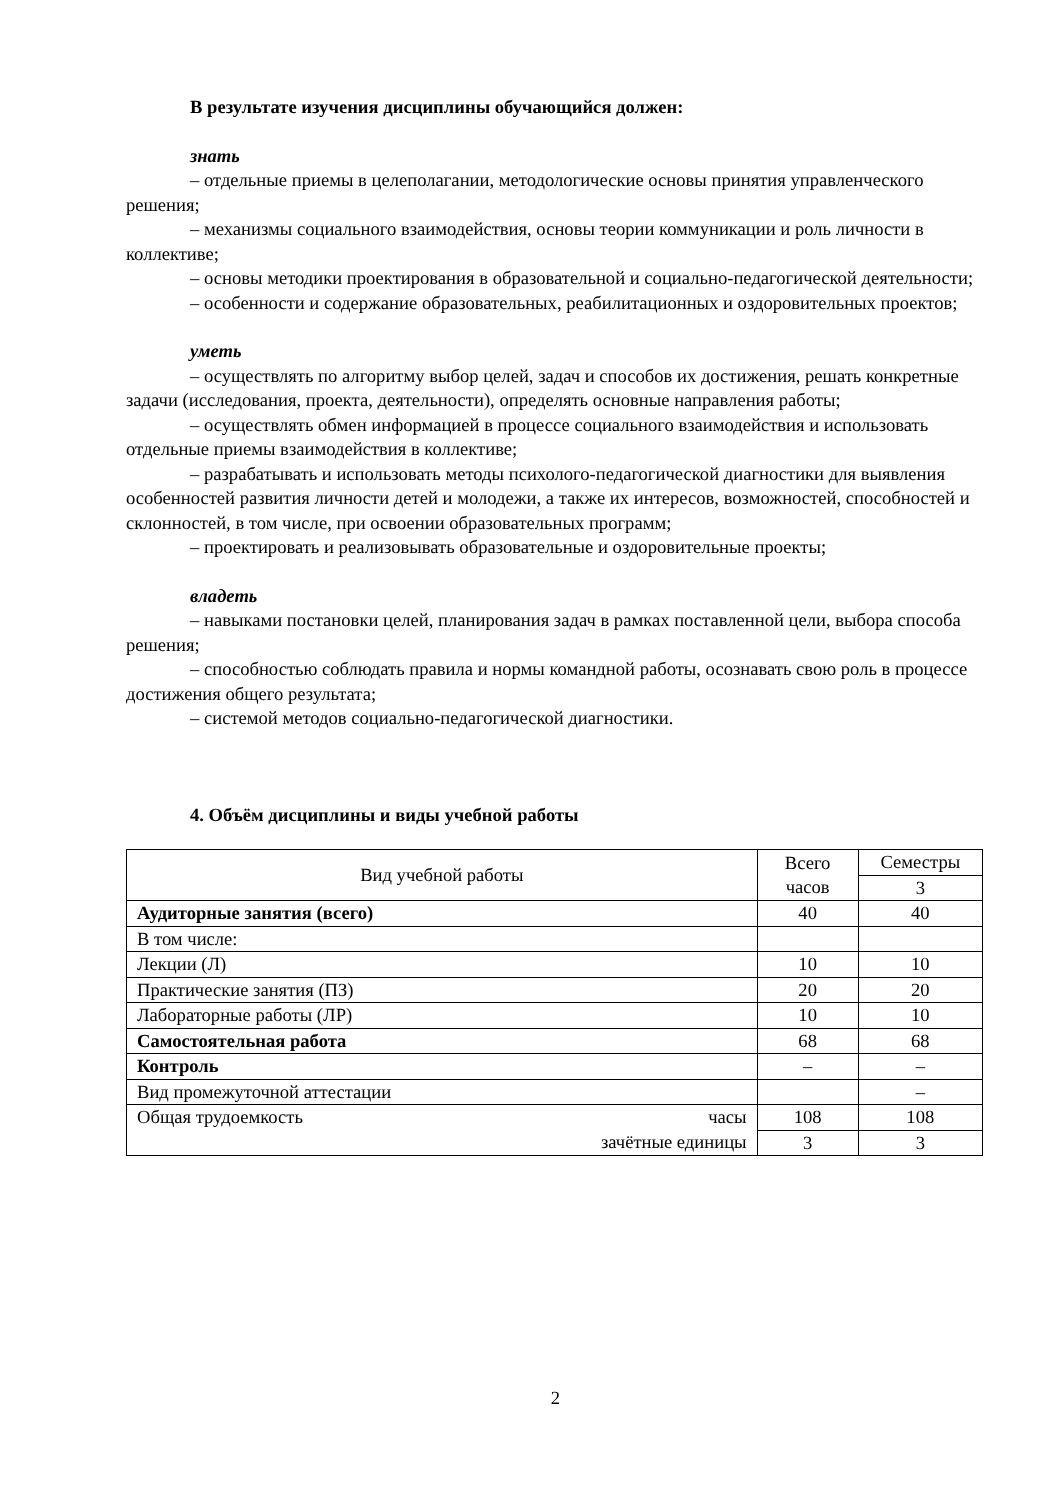В результате изучения дисциплины обучающийся должен:
знать
– отдельные приемы в целеполагании, методологические основы принятия управленческого решения;
– механизмы социального взаимодействия, основы теории коммуникации и роль личности в коллективе;
– основы методики проектирования в образовательной и социально-педагогической деятельности;
– особенности и содержание образовательных, реабилитационных и оздоровительных проектов;
уметь
– осуществлять по алгоритму выбор целей, задач и способов их достижения, решать конкретные задачи (исследования, проекта, деятельности), определять основные направления работы;
– осуществлять обмен информацией в процессе социального взаимодействия и использовать отдельные приемы взаимодействия в коллективе;
– разрабатывать и использовать методы психолого-педагогической диагностики для выявления особенностей развития личности детей и молодежи, а также их интересов, возможностей, способностей и склонностей, в том числе, при освоении образовательных программ;
– проектировать и реализовывать образовательные и оздоровительные проекты;
владеть
– навыками постановки целей, планирования задач в рамках поставленной цели, выбора способа решения;
– способностью соблюдать правила и нормы командной работы, осознавать свою роль в процессе достижения общего результата;
– системой методов социально-педагогической диагностики.
4. Объём дисциплины и виды учебной работы
| Вид учебной работы | | Всего часов | Семестры |
| | | | 3 |
| Аудиторные занятия (всего) | | 40 | 40 |
| В том числе: | | | |
| Лекции (Л) | | 10 | 10 |
| Практические занятия (ПЗ) | | 20 | 20 |
| Лабораторные работы (ЛР) | | 10 | 10 |
| Самостоятельная работа | | 68 | 68 |
| Контроль | | – | – |
| Вид промежуточной аттестации | | | – |
| Общая трудоемкость | часы | 108 | 108 |
| | зачётные единицы | 3 | 3 |
2